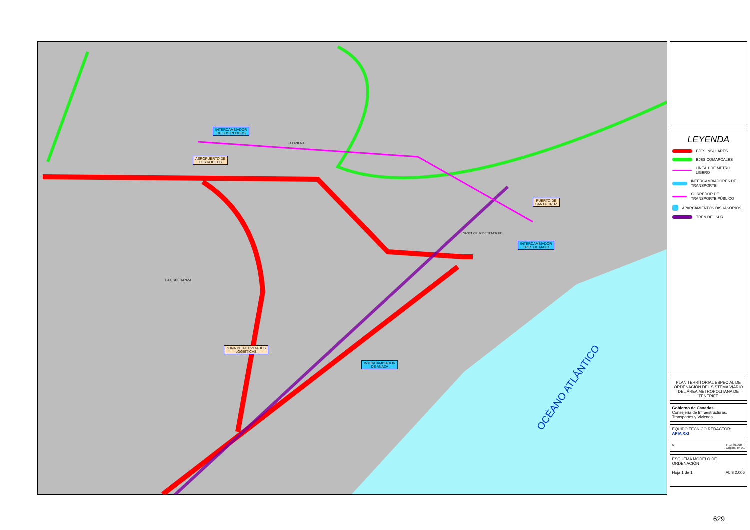INTERCAMBIADOR
DE LOS RODEOS
AEROPUERTO DE
LOS RODEOS
PUERTO DE
SANTA CRUZ
INTERCAMBIADOR
TRES DE MAYO
ZONA DE ACTIVIDADES
LOGÍSTICAS
INTERCAMBIADOR
DE AÑAZA
OCÉANO ATLÁNTICO
LA ESPERANZA
SANTA CRUZ DE TENERIFE
LA LAGUNA
LEYENDA
EJES INSULARES
EJES COMARCALES
LÍNEA 1 DE METRO LIGERO
INTERCAMBIADORES DE TRANSPORTE
CORREDOR DE TRANSPORTE PÚBLICO
APARCAMIENTOS DISUASORIOS
TREN DEL SUR
PLAN TERRITORIAL ESPECIAL DE ORDENACIÓN DEL SISTEMA VIARIO DEL ÁREA METROPOLITANA DE TENERIFE
Gobierno de Canarias
Consejería de Infraestructuras, Transportes y Vivienda
EQUIPO TÉCNICO REDACTOR:
APIA XXI
N e. 1: 30.000
Original en A1
ESQUEMA MODELO DE ORDENACIÓN
Hoja 1 de 1 Abril 2.006
629